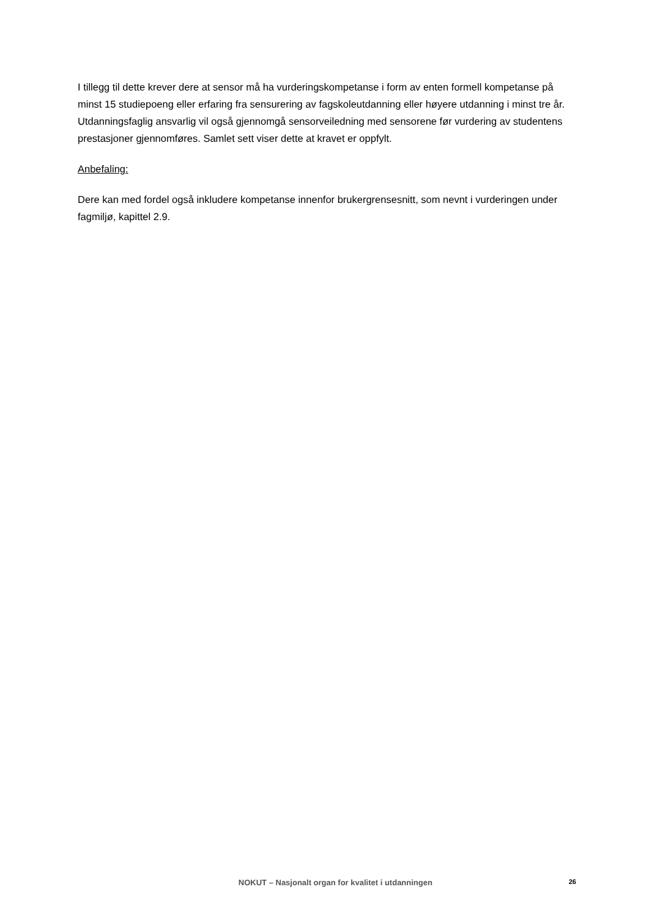I tillegg til dette krever dere at sensor må ha vurderingskompetanse i form av enten formell kompetanse på minst 15 studiepoeng eller erfaring fra sensurering av fagskoleutdanning eller høyere utdanning i minst tre år. Utdanningsfaglig ansvarlig vil også gjennomgå sensorveiledning med sensorene før vurdering av studentens prestasjoner gjennomføres. Samlet sett viser dette at kravet er oppfylt.
Anbefaling:
Dere kan med fordel også inkludere kompetanse innenfor brukergrensesnitt, som nevnt i vurderingen under fagmiljø, kapittel 2.9.
NOKUT – Nasjonalt organ for kvalitet i utdanningen 26